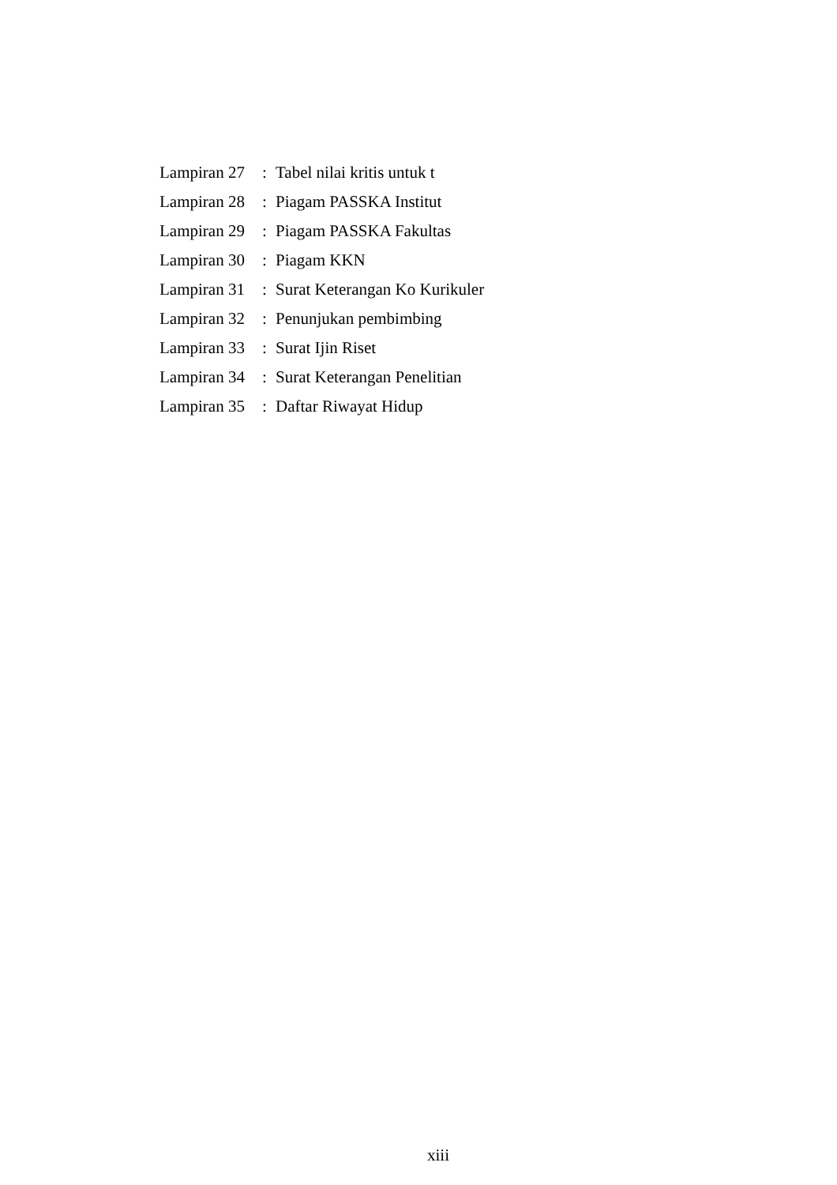Lampiran 27 : Tabel nilai kritis untuk t
Lampiran 28 : Piagam PASSKA Institut
Lampiran 29 : Piagam PASSKA Fakultas
Lampiran 30 : Piagam KKN
Lampiran 31 : Surat Keterangan Ko Kurikuler
Lampiran 32 : Penunjukan pembimbing
Lampiran 33 : Surat Ijin Riset
Lampiran 34 : Surat Keterangan Penelitian
Lampiran 35 : Daftar Riwayat Hidup
xiii